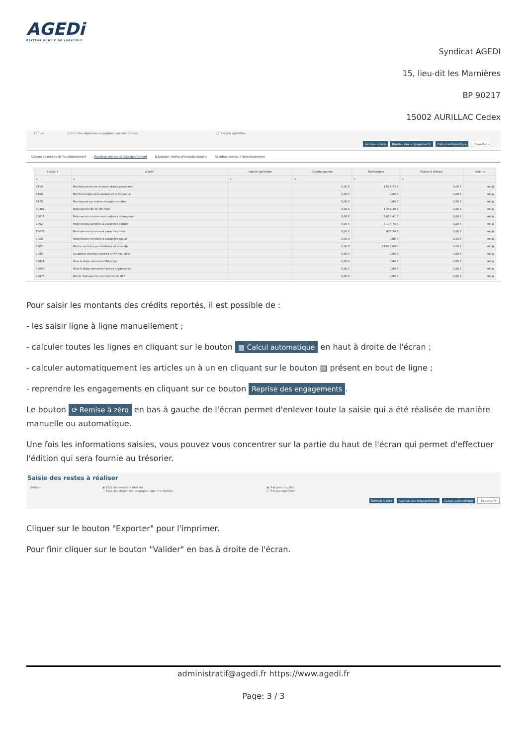AGEDi
EDITEUR PUBLIC DE LOGICIELS
Syndicat AGEDI
15, lieu-dit les Marnières
BP 90217
15002 AURILLAC Cedex
Edition ○ Etat des dépenses engagées non mandatées ○ Trié par opération
Remise à zéro Reprise des engagements Calcul automatique Exporter ▾
Dépenses réelles de fonctionnement Recettes réelles de fonctionnement Dépenses réelles d'investissement Recettes réelles d'investissement
| Article ↑ | Libellé | Libellé Opération | Crédits ouverts | Réalisations | Restes à réaliser | Actions |
| --- | --- | --- | --- | --- | --- | --- |
| ⌕ | ⌕ | ⌕ | ⌕ | ⌕ | ⌕ | |
| 6419 | Remboursements rémunérations personnel | | 0,00 € | 1 626,73 € | 0,00 € | ⋘ ▤ |
| 6459 | Remb.charges sécu.sociale et prévoyance | | 0,00 € | 0,00 € | 0,00 € | ⋘ ▤ |
| 6479 | Rembourst sur autres charges sociales | | 0,00 € | 0,00 € | 0,00 € | ⋘ ▤ |
| 70382 | Redevances de ski de fond | | 0,00 € | 1 455,30 € | 0,00 € | ⋘ ▤ |
| 70611 | Redevances enlèvement ordures ménagères | | 0,00 € | 5 818,41 € | 0,00 € | ⋘ ▤ |
| 7062 | Redevances services à caractère culturel | | 0,00 € | 9 174,70 € | 0,00 € | ⋘ ▤ |
| 70632 | Redevances services à caractère loisir | | 0,00 € | 972,39 € | 0,00 € | ⋘ ▤ |
| 7066 | Redevances services à caractère social | | 0,00 € | 0,00 € | 0,00 € | ⋘ ▤ |
| 7067 | Redev. services périscolaires et enseign | | 0,00 € | 24 629,60 € | 0,00 € | ⋘ ▤ |
| 7083 | Locations diverses (autres qu'immeubles) | | 0,00 € | 0,00 € | 0,00 € | ⋘ ▤ |
| 70841 | Mise à dispo personnel BA,régie | | 0,00 € | 0,00 € | 0,00 € | ⋘ ▤ |
| 70848 | Mise à dispo personnel autres organismes | | 0,00 € | 0,00 € | 0,00 € | ⋘ ▤ |
| 70875 | Remb. frais par les communes du GFP | | 0,00 € | 0,00 € | 0,00 € | ⋘ ▤ |
Pour saisir les montants des crédits reportés, il est possible de :
- les saisir ligne à ligne manuellement ;
- calculer toutes les lignes en cliquant sur le bouton ▤ Calcul automatique en haut à droite de l'écran ;
- calculer automatiquement les articles un à un en cliquant sur le bouton ▤ présent en bout de ligne ;
- reprendre les engagements en cliquant sur ce bouton Reprise des engagements.
Le bouton ⟳ Remise à zéro en bas à gauche de l'écran permet d'enlever toute la saisie qui a été réalisée de manière manuelle ou automatique.
Une fois les informations saisies, vous pouvez vous concentrer sur la partie du haut de l'écran qui permet d'effectuer l'édition qui sera fournie au trésorier.
Saisie des restes à réaliser
Edition ◉ Etat des restes à réaliser
○ Etat des dépenses engagées non mandatées
◉ Trié par chapitre
○ Trié par opération
Remise à zéro Reprise des engagements Calcul automatique Exporter ▾
Cliquer sur le bouton "Exporter" pour l'imprimer.
Pour finir cliquer sur le bouton "Valider" en bas à droite de l'écran.
administratif@agedi.fr https://www.agedi.fr
Page: 3 / 3